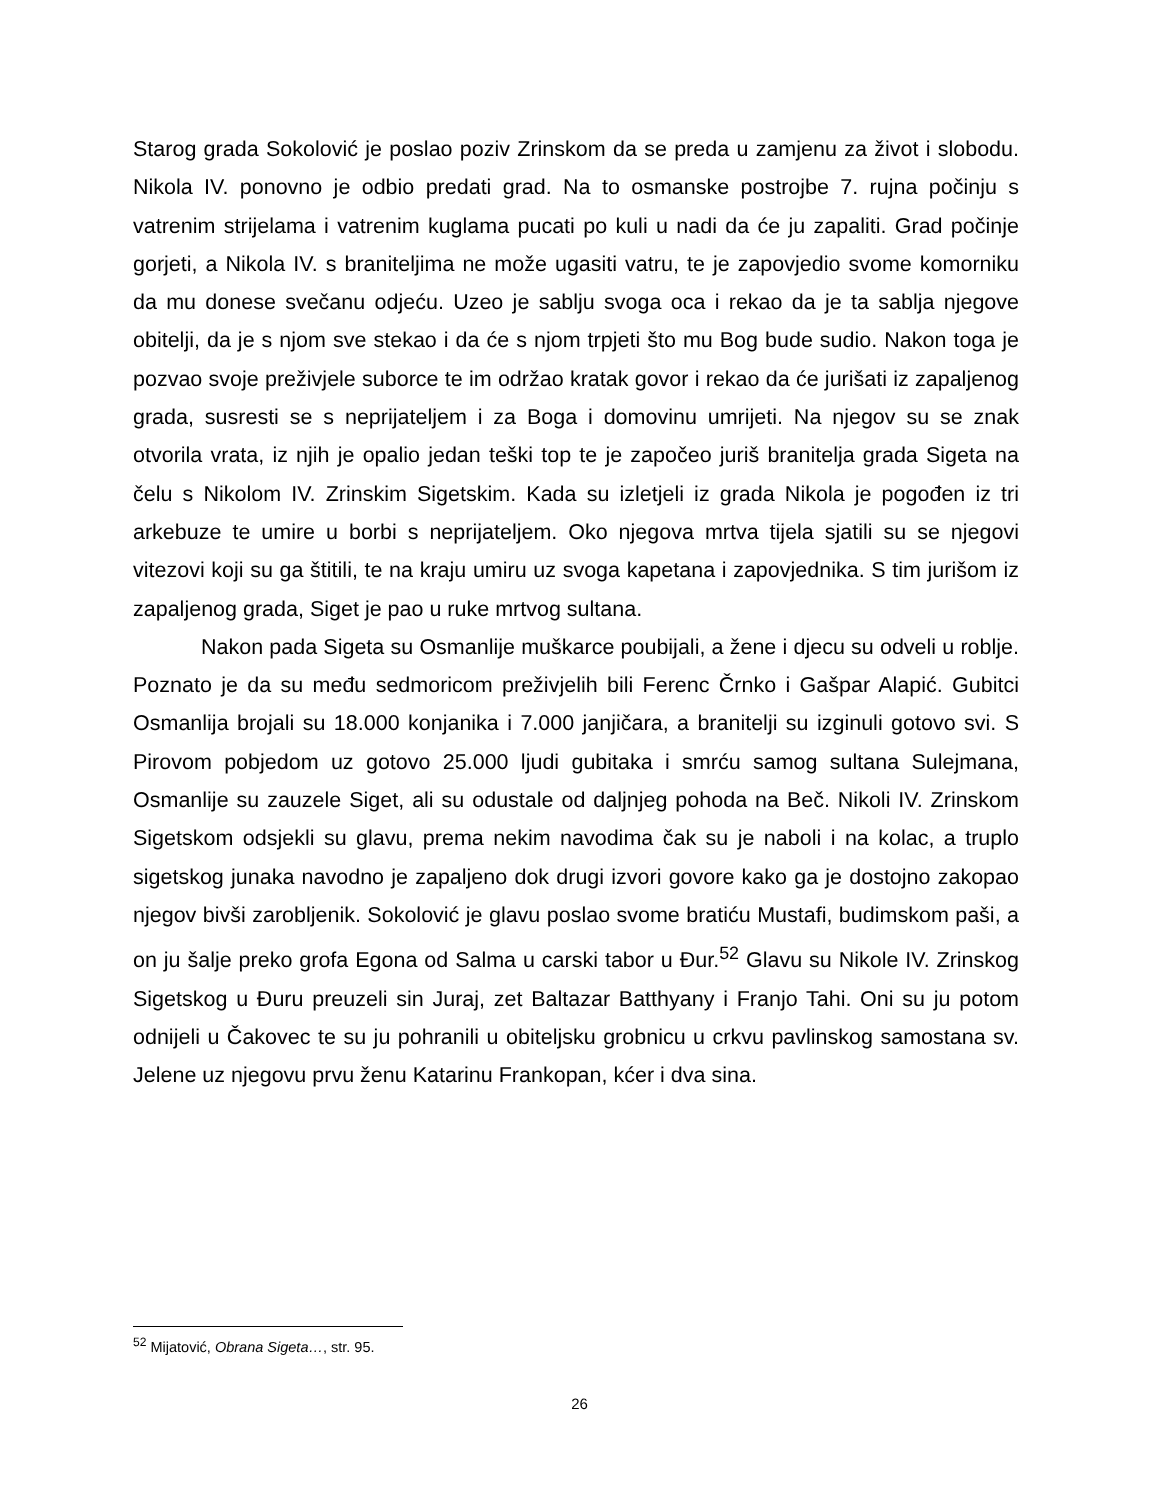Starog grada Sokolović je poslao poziv Zrinskom da se preda u zamjenu za život i slobodu. Nikola IV. ponovno je odbio predati grad. Na to osmanske postrojbe 7. rujna počinju s vatrenim strijelama i vatrenim kuglama pucati po kuli u nadi da će ju zapaliti. Grad počinje gorjeti, a Nikola IV. s braniteljima ne može ugasiti vatru, te je zapovjedio svome komorniku da mu donese svečanu odjeću. Uzeo je sablju svoga oca i rekao da je ta sablja njegove obitelji, da je s njom sve stekao i da će s njom trpjeti što mu Bog bude sudio. Nakon toga je pozvao svoje preživjele suborce te im održao kratak govor i rekao da će jurišati iz zapaljenog grada, susresti se s neprijateljem i za Boga i domovinu umrijeti. Na njegov su se znak otvorila vrata, iz njih je opalio jedan teški top te je započeo juriš branitelja grada Sigeta na čelu s Nikolom IV. Zrinskim Sigetskim. Kada su izletjeli iz grada Nikola je pogođen iz tri arkebuze te umire u borbi s neprijateljem. Oko njegova mrtva tijela sjatili su se njegovi vitezovi koji su ga štitili, te na kraju umiru uz svoga kapetana i zapovjednika. S tim jurišom iz zapaljenog grada, Siget je pao u ruke mrtvog sultana.
Nakon pada Sigeta su Osmanlije muškarce poubijali, a žene i djecu su odveli u roblje. Poznato je da su među sedmoricom preživjelih bili Ferenc Črnko i Gašpar Alapić. Gubitci Osmanlija brojali su 18.000 konjanika i 7.000 janjičara, a branitelji su izginuli gotovo svi. S Pirovom pobjedom uz gotovo 25.000 ljudi gubitaka i smrću samog sultana Sulejmana, Osmanlije su zauzele Siget, ali su odustale od daljnjeg pohoda na Beč. Nikoli IV. Zrinskom Sigetskom odsjekli su glavu, prema nekim navodima čak su je naboli i na kolac, a truplo sigetskog junaka navodno je zapaljeno dok drugi izvori govore kako ga je dostojno zakopao njegov bivši zarobljenik. Sokolović je glavu poslao svome bratiću Mustafi, budimskom paši, a on ju šalje preko grofa Egona od Salma u carski tabor u Đur.<sup>52</sup> Glavu su Nikole IV. Zrinskog Sigetskog u Đuru preuzeli sin Juraj, zet Baltazar Batthyany i Franjo Tahi. Oni su ju potom odnijeli u Čakovec te su ju pohranili u obiteljsku grobnicu u crkvu pavlinskog samostana sv. Jelene uz njegovu prvu ženu Katarinu Frankopan, kćer i dva sina.
<sup>52</sup> Mijatović, Obrana Sigeta…, str. 95.
26